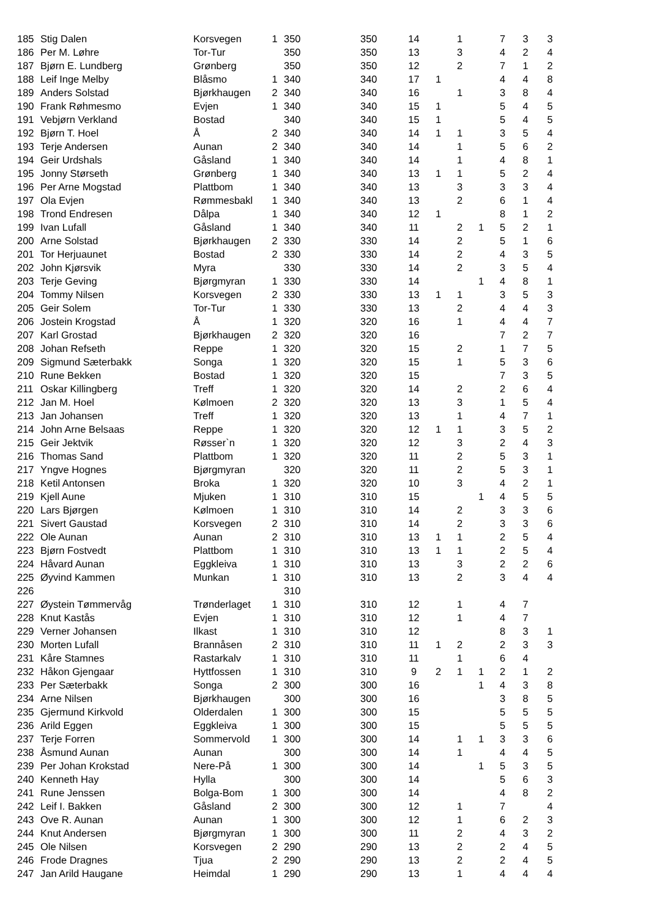| 185 | Stig Dalen | Korsvegen | 1 | 350 | 350 | 14 | | 1 | | 7 | 3 | 3 |
| 186 | Per M. Løhre | Tor-Tur | | 350 | 350 | 13 | | 3 | | 4 | 2 | 4 |
| 187 | Bjørn E. Lundberg | Grønberg | | 350 | 350 | 12 | | 2 | | 7 | 1 | 2 |
| 188 | Leif Inge Melby | Blåsmo | 1 | 340 | 340 | 17 | 1 | | | 4 | 4 | 8 |
| 189 | Anders Solstad | Bjørkhaugen | 2 | 340 | 340 | 16 | | 1 | | 3 | 8 | 4 |
| 190 | Frank Røhmesmo | Evjen | 1 | 340 | 340 | 15 | 1 | | | 5 | 4 | 5 |
| 191 | Vebjørn Verkland | Bostad | | 340 | 340 | 15 | 1 | | | 5 | 4 | 5 |
| 192 | Bjørn T. Hoel | Å | 2 | 340 | 340 | 14 | 1 | 1 | | 3 | 5 | 4 |
| 193 | Terje Andersen | Aunan | 2 | 340 | 340 | 14 | | 1 | | 5 | 6 | 2 |
| 194 | Geir Urdshals | Gåsland | 1 | 340 | 340 | 14 | | 1 | | 4 | 8 | 1 |
| 195 | Jonny Størseth | Grønberg | 1 | 340 | 340 | 13 | 1 | 1 | | 5 | 2 | 4 |
| 196 | Per Arne Mogstad | Plattbom | 1 | 340 | 340 | 13 | | 3 | | 3 | 3 | 4 |
| 197 | Ola Evjen | Rømmesbakl | 1 | 340 | 340 | 13 | | 2 | | 6 | 1 | 4 |
| 198 | Trond Endresen | Dålpa | 1 | 340 | 340 | 12 | 1 | | | 8 | 1 | 2 |
| 199 | Ivan Lufall | Gåsland | 1 | 340 | 340 | 11 | | 2 | 1 | 5 | 2 | 1 |
| 200 | Arne Solstad | Bjørkhaugen | 2 | 330 | 330 | 14 | | 2 | | 5 | 1 | 6 |
| 201 | Tor Herjuaunet | Bostad | 2 | 330 | 330 | 14 | | 2 | | 4 | 3 | 5 |
| 202 | John Kjørsvik | Myra | | 330 | 330 | 14 | | 2 | | 3 | 5 | 4 |
| 203 | Terje Geving | Bjørgmyran | 1 | 330 | 330 | 14 | | | 1 | 4 | 8 | 1 |
| 204 | Tommy Nilsen | Korsvegen | 2 | 330 | 330 | 13 | 1 | 1 | | 3 | 5 | 3 |
| 205 | Geir Solem | Tor-Tur | 1 | 330 | 330 | 13 | | 2 | | 4 | 4 | 3 |
| 206 | Jostein Krogstad | Å | 1 | 320 | 320 | 16 | | 1 | | 4 | 4 | 7 |
| 207 | Karl Grostad | Bjørkhaugen | 2 | 320 | 320 | 16 | | | | 7 | 2 | 7 |
| 208 | Johan Refseth | Reppe | 1 | 320 | 320 | 15 | | 2 | | 1 | 7 | 5 |
| 209 | Sigmund Sæterbakk | Songa | 1 | 320 | 320 | 15 | | 1 | | 5 | 3 | 6 |
| 210 | Rune Bekken | Bostad | 1 | 320 | 320 | 15 | | | | 7 | 3 | 5 |
| 211 | Oskar Killingberg | Treff | 1 | 320 | 320 | 14 | | 2 | | 2 | 6 | 4 |
| 212 | Jan M. Hoel | Kølmoen | 2 | 320 | 320 | 13 | | 3 | | 1 | 5 | 4 |
| 213 | Jan Johansen | Treff | 1 | 320 | 320 | 13 | | 1 | | 4 | 7 | 1 |
| 214 | John Arne Belsaas | Reppe | 1 | 320 | 320 | 12 | 1 | 1 | | 3 | 5 | 2 |
| 215 | Geir Jektvik | Røsser`n | 1 | 320 | 320 | 12 | | 3 | | 2 | 4 | 3 |
| 216 | Thomas Sand | Plattbom | 1 | 320 | 320 | 11 | | 2 | | 5 | 3 | 1 |
| 217 | Yngve Hognes | Bjørgmyran | | 320 | 320 | 11 | | 2 | | 5 | 3 | 1 |
| 218 | Ketil Antonsen | Broka | 1 | 320 | 320 | 10 | | 3 | | 4 | 2 | 1 |
| 219 | Kjell Aune | Mjuken | 1 | 310 | 310 | 15 | | | 1 | 4 | 5 | 5 |
| 220 | Lars Bjørgen | Kølmoen | 1 | 310 | 310 | 14 | | 2 | | 3 | 3 | 6 |
| 221 | Sivert Gaustad | Korsvegen | 2 | 310 | 310 | 14 | | 2 | | 3 | 3 | 6 |
| 222 | Ole Aunan | Aunan | 2 | 310 | 310 | 13 | 1 | 1 | | 2 | 5 | 4 |
| 223 | Bjørn Fostvedt | Plattbom | 1 | 310 | 310 | 13 | 1 | 1 | | 2 | 5 | 4 |
| 224 | Håvard Aunan | Eggkleiva | 1 | 310 | 310 | 13 | | 3 | | 2 | 2 | 6 |
| 225 | Øyvind Kammen | Munkan | 1 | 310 | 310 | 13 | | 2 | | 3 | 4 | 4 |
| 226 | | | | 310 | | | | | | | | |
| 227 | Øystein Tømmervåg | Trønderlaget | 1 | 310 | 310 | 12 | | 1 | | 4 | 7 | |
| 228 | Knut Kastås | Evjen | 1 | 310 | 310 | 12 | | 1 | | 4 | 7 | |
| 229 | Verner Johansen | Ilkast | 1 | 310 | 310 | 12 | | | | 8 | 3 | 1 |
| 230 | Morten Lufall | Brannåsen | 2 | 310 | 310 | 11 | 1 | 2 | | 2 | 3 | 3 |
| 231 | Kåre Stamnes | Rastarkalv | 1 | 310 | 310 | 11 | | 1 | | 6 | 4 | |
| 232 | Håkon Gjengaar | Hyttfossen | 1 | 310 | 310 | 9 | 2 | 1 | 1 | 2 | 1 | 2 |
| 233 | Per Sæterbakk | Songa | 2 | 300 | 300 | 16 | | | 1 | 4 | 3 | 8 |
| 234 | Arne Nilsen | Bjørkhaugen | | 300 | 300 | 16 | | | | 3 | 8 | 5 |
| 235 | Gjermund Kirkvold | Olderdalen | 1 | 300 | 300 | 15 | | | | 5 | 5 | 5 |
| 236 | Arild Eggen | Eggkleiva | 1 | 300 | 300 | 15 | | | | 5 | 5 | 5 |
| 237 | Terje Forren | Sommervold | 1 | 300 | 300 | 14 | | 1 | 1 | 3 | 3 | 6 |
| 238 | Åsmund Aunan | Aunan | | 300 | 300 | 14 | | 1 | | 4 | 4 | 5 |
| 239 | Per Johan Krokstad | Nere-På | 1 | 300 | 300 | 14 | | | 1 | 5 | 3 | 5 |
| 240 | Kenneth Hay | Hylla | | 300 | 300 | 14 | | | | 5 | 6 | 3 |
| 241 | Rune Jenssen | Bolga-Bom | 1 | 300 | 300 | 14 | | | | 4 | 8 | 2 |
| 242 | Leif I. Bakken | Gåsland | 2 | 300 | 300 | 12 | | 1 | | 7 | | 4 |
| 243 | Ove R. Aunan | Aunan | 1 | 300 | 300 | 12 | | 1 | | 6 | 2 | 3 |
| 244 | Knut Andersen | Bjørgmyran | 1 | 300 | 300 | 11 | | 2 | | 4 | 3 | 2 |
| 245 | Ole Nilsen | Korsvegen | 2 | 290 | 290 | 13 | | 2 | | 2 | 4 | 5 |
| 246 | Frode Dragnes | Tjua | 2 | 290 | 290 | 13 | | 2 | | 2 | 4 | 5 |
| 247 | Jan Arild Haugane | Heimdal | 1 | 290 | 290 | 13 | | 1 | | 4 | 4 | 4 |